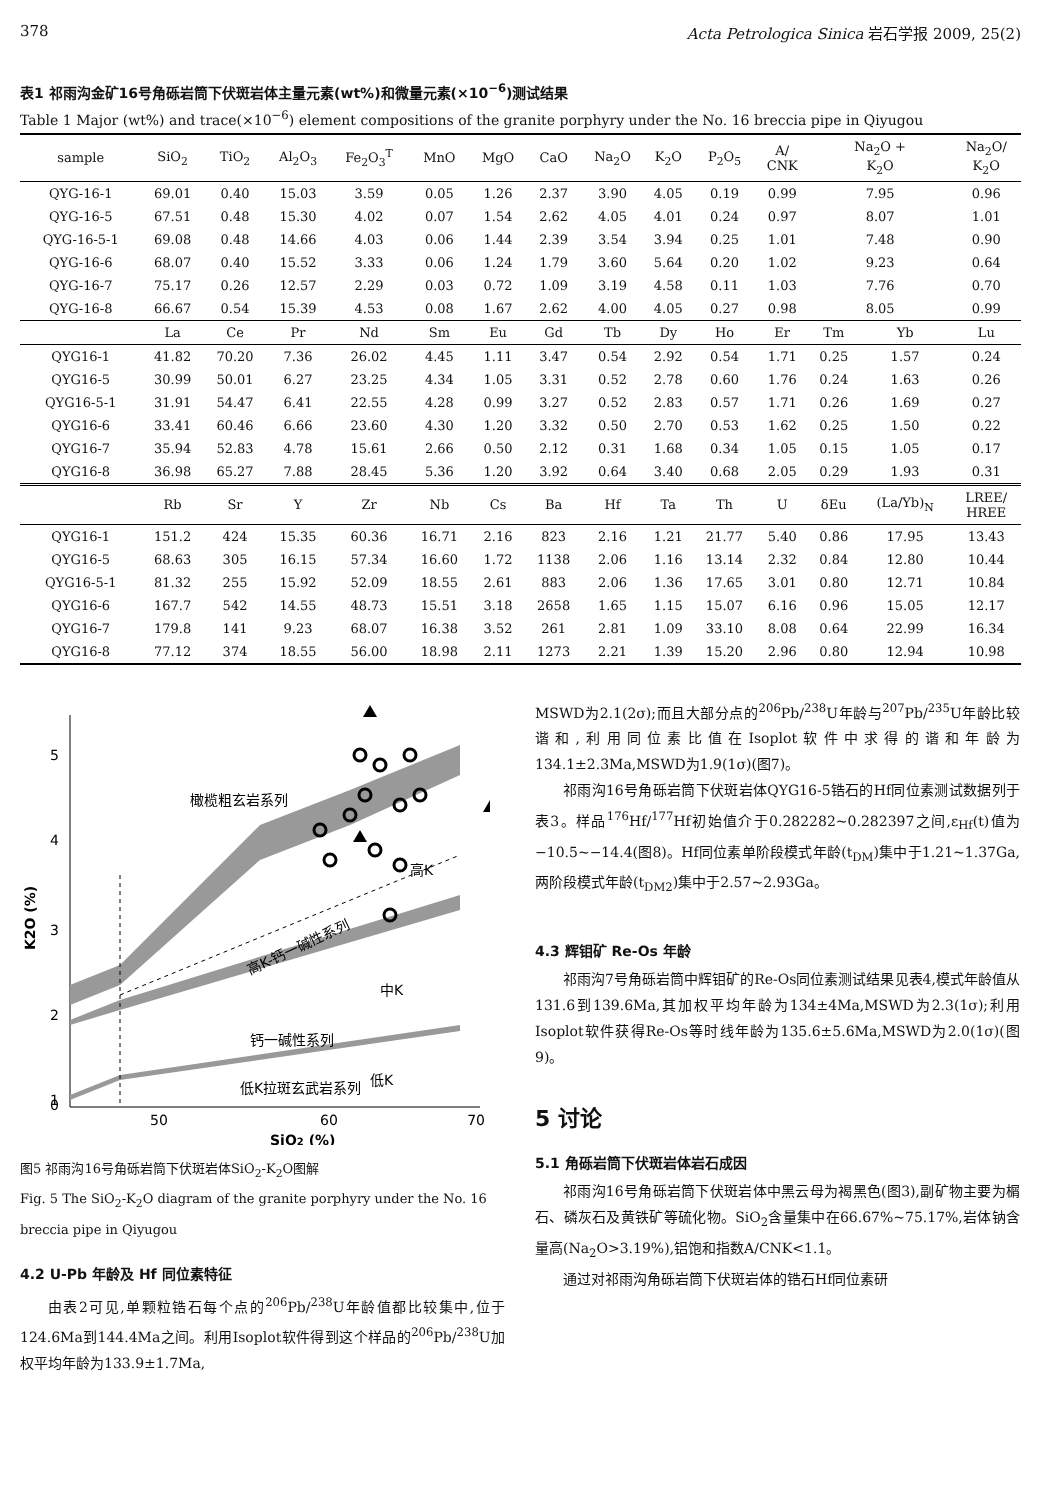378 Acta Petrologica Sinica 岩石学报 2009, 25(2)
表1 祁雨沟金矿16号角砾岩筒下伏斑岩体主量元素(wt%)和微量元素(×10<sup>−6</sup>)测试结果
Table 1 Major (wt%) and trace(×10<sup>−6</sup>) element compositions of the granite porphyry under the No. 16 breccia pipe in Qiyugou
| sample | SiO<sub>2</sub> | TiO<sub>2</sub> | Al<sub>2</sub>O<sub>3</sub> | Fe<sub>2</sub>O<sub>3</sub><sup>T</sup> | MnO | MgO | CaO | Na<sub>2</sub>O | K<sub>2</sub>O | P<sub>2</sub>O<sub>5</sub> | A/ CNK | Na<sub>2</sub>O + K<sub>2</sub>O | | Na<sub>2</sub>O/ K<sub>2</sub>O |
| --- | --- | --- | --- | --- | --- | --- | --- | --- | --- | --- | --- | --- | --- | --- |
| QYG-16-1 | 69.01 | 0.40 | 15.03 | 3.59 | 0.05 | 1.26 | 2.37 | 3.90 | 4.05 | 0.19 | 0.99 | 7.95 | | 0.96 |
| QYG-16-5 | 67.51 | 0.48 | 15.30 | 4.02 | 0.07 | 1.54 | 2.62 | 4.05 | 4.01 | 0.24 | 0.97 | 8.07 | | 1.01 |
| QYG-16-5-1 | 69.08 | 0.48 | 14.66 | 4.03 | 0.06 | 1.44 | 2.39 | 3.54 | 3.94 | 0.25 | 1.01 | 7.48 | | 0.90 |
| QYG-16-6 | 68.07 | 0.40 | 15.52 | 3.33 | 0.06 | 1.24 | 1.79 | 3.60 | 5.64 | 0.20 | 1.02 | 9.23 | | 0.64 |
| QYG-16-7 | 75.17 | 0.26 | 12.57 | 2.29 | 0.03 | 0.72 | 1.09 | 3.19 | 4.58 | 0.11 | 1.03 | 7.76 | | 0.70 |
| QYG-16-8 | 66.67 | 0.54 | 15.39 | 4.53 | 0.08 | 1.67 | 2.62 | 4.00 | 4.05 | 0.27 | 0.98 | 8.05 | | 0.99 |
| | La | Ce | Pr | Nd | Sm | Eu | Gd | Tb | Dy | Ho | Er | Tm | Yb | Lu |
| QYG16-1 | 41.82 | 70.20 | 7.36 | 26.02 | 4.45 | 1.11 | 3.47 | 0.54 | 2.92 | 0.54 | 1.71 | 0.25 | 1.57 | 0.24 |
| QYG16-5 | 30.99 | 50.01 | 6.27 | 23.25 | 4.34 | 1.05 | 3.31 | 0.52 | 2.78 | 0.60 | 1.76 | 0.24 | 1.63 | 0.26 |
| QYG16-5-1 | 31.91 | 54.47 | 6.41 | 22.55 | 4.28 | 0.99 | 3.27 | 0.52 | 2.83 | 0.57 | 1.71 | 0.26 | 1.69 | 0.27 |
| QYG16-6 | 33.41 | 60.46 | 6.66 | 23.60 | 4.30 | 1.20 | 3.32 | 0.50 | 2.70 | 0.53 | 1.62 | 0.25 | 1.50 | 0.22 |
| QYG16-7 | 35.94 | 52.83 | 4.78 | 15.61 | 2.66 | 0.50 | 2.12 | 0.31 | 1.68 | 0.34 | 1.05 | 0.15 | 1.05 | 0.17 |
| QYG16-8 | 36.98 | 65.27 | 7.88 | 28.45 | 5.36 | 1.20 | 3.92 | 0.64 | 3.40 | 0.68 | 2.05 | 0.29 | 1.93 | 0.31 |
| | Rb | Sr | Y | Zr | Nb | Cs | Ba | Hf | Ta | Th | U | δEu | (La/Yb)<sub>N</sub> | LREE/ HREE |
| QYG16-1 | 151.2 | 424 | 15.35 | 60.36 | 16.71 | 2.16 | 823 | 2.16 | 1.21 | 21.77 | 5.40 | 0.86 | 17.95 | 13.43 |
| QYG16-5 | 68.63 | 305 | 16.15 | 57.34 | 16.60 | 1.72 | 1138 | 2.06 | 1.16 | 13.14 | 2.32 | 0.84 | 12.80 | 10.44 |
| QYG16-5-1 | 81.32 | 255 | 15.92 | 52.09 | 18.55 | 2.61 | 883 | 2.06 | 1.36 | 17.65 | 3.01 | 0.80 | 12.71 | 10.84 |
| QYG16-6 | 167.7 | 542 | 14.55 | 48.73 | 15.51 | 3.18 | 2658 | 1.65 | 1.15 | 15.07 | 6.16 | 0.96 | 15.05 | 12.17 |
| QYG16-7 | 179.8 | 141 | 9.23 | 68.07 | 16.38 | 3.52 | 261 | 2.81 | 1.09 | 33.10 | 8.08 | 0.64 | 22.99 | 16.34 |
| QYG16-8 | 77.12 | 374 | 18.55 | 56.00 | 18.98 | 2.11 | 1273 | 2.21 | 1.39 | 15.20 | 2.96 | 0.80 | 12.94 | 10.98 |
5
4
3
2
1
0
50
60
70
SiO2 (%)
K2O (%)
橄榄粗玄岩系列
高K
高K-钙一碱性系列
中K
钙一碱性系列
低K
低K拉斑玄武岩系列
图5 祁雨沟16号角砾岩筒下伏斑岩体SiO<sub>2</sub>-K<sub>2</sub>O图解
Fig. 5 The SiO<sub>2</sub>-K<sub>2</sub>O diagram of the granite porphyry under the No. 16 breccia pipe in Qiyugou
4.2 U-Pb 年龄及 Hf 同位素特征
由表2可见,单颗粒锆石每个点的<sup>206</sup>Pb/<sup>238</sup>U年龄值都比较集中,位于124.6Ma到144.4Ma之间。利用Isoplot软件得到这个样品的<sup>206</sup>Pb/<sup>238</sup>U加权平均年龄为133.9±1.7Ma,
MSWD为2.1(2σ);而且大部分点的<sup>206</sup>Pb/<sup>238</sup>U年龄与<sup>207</sup>Pb/<sup>235</sup>U年龄比较谐和,利用同位素比值在Isoplot软件中求得的谐和年龄为134.1±2.3Ma,MSWD为1.9(1σ)(图7)。
祁雨沟16号角砾岩筒下伏斑岩体QYG16-5锆石的Hf同位素测试数据列于表3。样品<sup>176</sup>Hf/<sup>177</sup>Hf初始值介于0.282282~0.282397之间,ε<sub>Hf</sub>(t)值为−10.5~−14.4(图8)。Hf同位素单阶段模式年龄(t<sub>DM</sub>)集中于1.21~1.37Ga,两阶段模式年龄(t<sub>DM2</sub>)集中于2.57~2.93Ga。
4.3 辉钼矿 Re-Os 年龄
祁雨沟7号角砾岩筒中辉钼矿的Re-Os同位素测试结果见表4,模式年龄值从131.6到139.6Ma,其加权平均年龄为134±4Ma,MSWD为2.3(1σ);利用Isoplot软件获得Re-Os等时线年龄为135.6±5.6Ma,MSWD为2.0(1σ)(图9)。
5 讨论
5.1 角砾岩筒下伏斑岩体岩石成因
祁雨沟16号角砾岩筒下伏斑岩体中黑云母为褐黑色(图3),副矿物主要为榍石、磷灰石及黄铁矿等硫化物。SiO<sub>2</sub>含量集中在66.67%~75.17%,岩体钠含量高(Na<sub>2</sub>O>3.19%),铝饱和指数A/CNK<1.1。
通过对祁雨沟角砾岩筒下伏斑岩体的锆石Hf同位素研